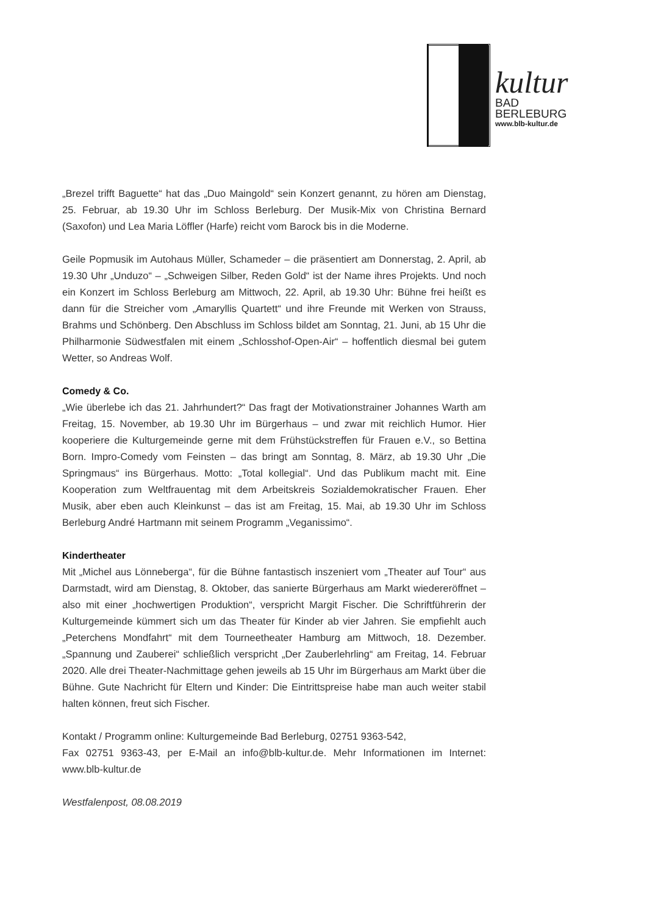kultur
BAD
BERLEBURG
www.blb-kultur.de
„Brezel trifft Baguette“ hat das „Duo Maingold“ sein Konzert genannt, zu hören am Dienstag, 25. Februar, ab 19.30 Uhr im Schloss Berleburg. Der Musik-Mix von Christina Bernard (Saxofon) und Lea Maria Löffler (Harfe) reicht vom Barock bis in die Moderne.
Geile Popmusik im Autohaus Müller, Schameder – die präsentiert am Donnerstag, 2. April, ab 19.30 Uhr „Unduzo“ – „Schweigen Silber, Reden Gold“ ist der Name ihres Projekts. Und noch ein Konzert im Schloss Berleburg am Mittwoch, 22. April, ab 19.30 Uhr: Bühne frei heißt es dann für die Streicher vom „Amaryllis Quartett“ und ihre Freunde mit Werken von Strauss, Brahms und Schönberg. Den Abschluss im Schloss bildet am Sonntag, 21. Juni, ab 15 Uhr die Philharmonie Südwestfalen mit einem „Schlosshof-Open-Air“ – hoffentlich diesmal bei gutem Wetter, so Andreas Wolf.
Comedy & Co.
„Wie überlebe ich das 21. Jahrhundert?“ Das fragt der Motivationstrainer Johannes Warth am Freitag, 15. November, ab 19.30 Uhr im Bürgerhaus – und zwar mit reichlich Humor. Hier kooperiere die Kulturgemeinde gerne mit dem Frühstückstreffen für Frauen e.V., so Bettina Born. Impro-Comedy vom Feinsten – das bringt am Sonntag, 8. März, ab 19.30 Uhr „Die Springmaus“ ins Bürgerhaus. Motto: „Total kollegial“. Und das Publikum macht mit. Eine Kooperation zum Weltfrauentag mit dem Arbeitskreis Sozialdemokratischer Frauen. Eher Musik, aber eben auch Kleinkunst – das ist am Freitag, 15. Mai, ab 19.30 Uhr im Schloss Berleburg André Hartmann mit seinem Programm „Veganissimo“.
Kindertheater
Mit „Michel aus Lönneberga“, für die Bühne fantastisch inszeniert vom „Theater auf Tour“ aus Darmstadt, wird am Dienstag, 8. Oktober, das sanierte Bürgerhaus am Markt wiedereröffnet – also mit einer „hochwertigen Produktion“, verspricht Margit Fischer. Die Schriftführerin der Kulturgemeinde kümmert sich um das Theater für Kinder ab vier Jahren. Sie empfiehlt auch „Peterchens Mondfahrt“ mit dem Tourneetheater Hamburg am Mittwoch, 18. Dezember. „Spannung und Zauberei“ schließlich verspricht „Der Zauberlehrling“ am Freitag, 14. Februar 2020. Alle drei Theater-Nachmittage gehen jeweils ab 15 Uhr im Bürgerhaus am Markt über die Bühne. Gute Nachricht für Eltern und Kinder: Die Eintrittspreise habe man auch weiter stabil halten können, freut sich Fischer.
Kontakt / Programm online: Kulturgemeinde Bad Berleburg, 02751 9363-542,
Fax 02751 9363-43, per E-Mail an info@blb-kultur.de. Mehr Informationen im Internet: www.blb-kultur.de
Westfalenpost, 08.08.2019